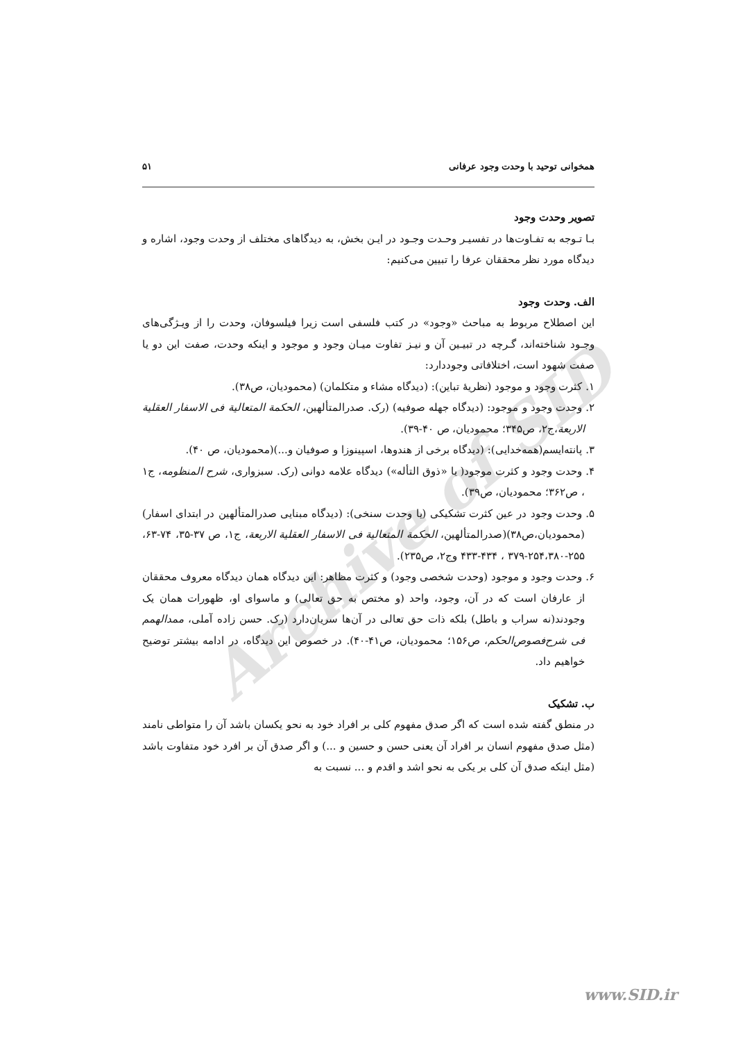Archive of SID
همخوانی توحید با وحدت وجود عرفانی ۵۱
تصویر وحدت وجود
بـا تـوجه به تفـاوت‌ها در تفسیـر وحـدت وجـود در ایـن بخش، به دیدگاهای مختلف از وحدت وجود، اشاره و دیدگاه مورد نظر محققان عرفا را تبیین می‌کنیم:
الف. وحدت وجود
این اصطلاح مربوط به مباحث «وجود» در کتب فلسفی است زیرا فیلسوفان، وحدت را از ویـژگی‌های وجـود شناخته‌اند، گـرچه در تبیـین آن و نیـز تفاوت میـان وجود و موجود و اینکه وحدت، صفت این دو یا صفت شهود است، اختلافاتی وجوددارد:
۱. کثرت وجود و موجود (نظریهٔ تباین): (دیدگاه مشاء و متکلمان) (محمودیان، ص۳۸).
۲. وحدت وجود و موجود: (دیدگاه جهله صوفیه) (رک. صدرالمتألهین، الحکمة المتعالیة فی الاسفار العقلیة الاربعة،ج۲، ص۳۴۵؛ محمودیان، ص ۴۰-۳۹).
۳. پانته‌ایسم(همه‌خدایی): (دیدگاه برخی از هندوها، اسپینوزا و صوفیان و...)(محمودیان، ص ۴۰).
۴. وحدت وجود و کثرت موجود( یا «ذوق التأله») دیدگاه علامه دوانی (رک. سبزواری، شرح المنظومه، ج۱ ، ص۳۶۲؛ محمودیان، ص۳۹).
۵. وحدت وجود در عین کثرت تشکیکی (یا وحدت سنخی): (دیدگاه مبنایی صدرالمتألهین در ابتدای اسفار)(محمودیان،ص۳۸)(صدرالمتألهین، الحکمة المتعالیة فی الاسفار العقلیة الاربعة، ج۱، ص ۳۷-۳۵، ۷۴-۶۳، ۲۵۵-۲۵۴،۳۸۰-۳۷۹ ، ۴۳۴-۴۳۳ وج۲، ص۲۳۵).
۶. وحدت وجود و موجود (وحدت شخصی وجود) و کثرت مظاهر: این دیدگاه همان دیدگاه معروف محققان از عارفان است که در آن، وجود، واحد (و مختص به حق تعالی) و ماسوای او، ظهورات همان یک وجودند(نه سراب و باطل) بلکه ذات حق تعالی در آن‌ها سریان‌دارد (رک. حسن زاده آملی، ممدالهمم فی شرح‌فصوص‌الحکم، ص۱۵۶؛ محمودیان، ص۴۱-۴۰). در خصوص این دیدگاه، در ادامه بیشتر توضیح خواهیم داد.
ب. تشکیک
در منطق گفته شده است که اگر صدق مفهوم کلی بر افراد خود به نحو یکسان باشد آن را متواطی نامند (مثل صدق مفهوم انسان بر افراد آن یعنی حسن و حسین و ...) و اگر صدق آن بر افرد خود متفاوت باشد (مثل اینکه صدق آن کلی بر یکی به نحو اشد و اقدم و ... نسبت به
www.SID.ir